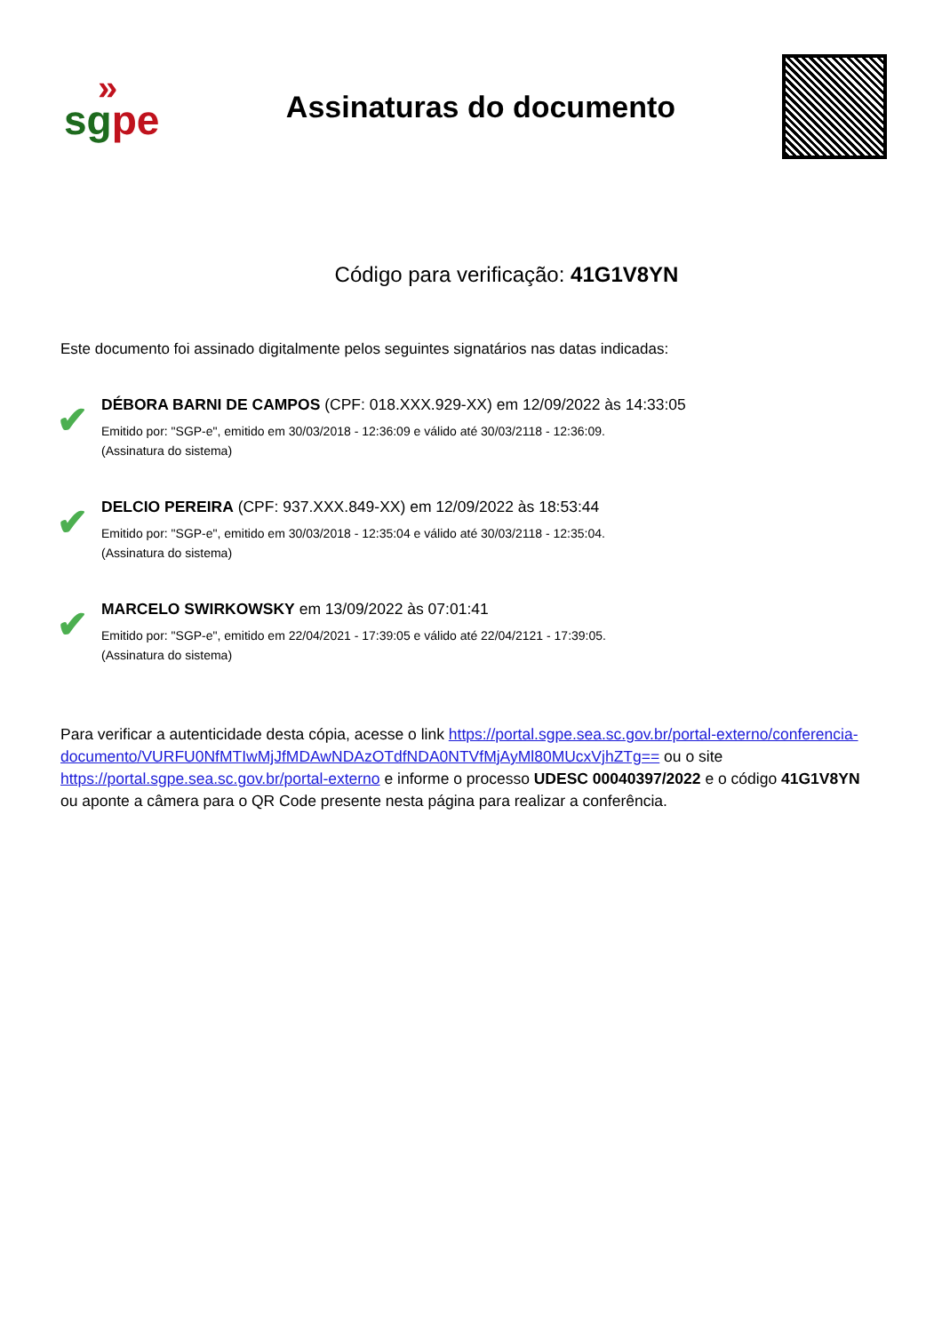»
sg pe
Assinaturas do documento
Código para verificação: 41G1V8YN
Este documento foi assinado digitalmente pelos seguintes signatários nas datas indicadas:
✔
DÉBORA BARNI DE CAMPOS (CPF: 018.XXX.929-XX) em 12/09/2022 às 14:33:05
Emitido por: "SGP-e", emitido em 30/03/2018 - 12:36:09 e válido até 30/03/2118 - 12:36:09.
(Assinatura do sistema)
✔
DELCIO PEREIRA (CPF: 937.XXX.849-XX) em 12/09/2022 às 18:53:44
Emitido por: "SGP-e", emitido em 30/03/2018 - 12:35:04 e válido até 30/03/2118 - 12:35:04.
(Assinatura do sistema)
✔
MARCELO SWIRKOWSKY em 13/09/2022 às 07:01:41
Emitido por: "SGP-e", emitido em 22/04/2021 - 17:39:05 e válido até 22/04/2121 - 17:39:05.
(Assinatura do sistema)
Para verificar a autenticidade desta cópia, acesse o link https://portal.sgpe.sea.sc.gov.br/portal-externo/conferencia-documento/VURFU0NfMTIwMjJfMDAwNDAzOTdfNDA0NTVfMjAyMl80MUcxVjhZTg== ou o site https://portal.sgpe.sea.sc.gov.br/portal-externo e informe o processo UDESC 00040397/2022 e o código 41G1V8YN ou aponte a câmera para o QR Code presente nesta página para realizar a conferência.